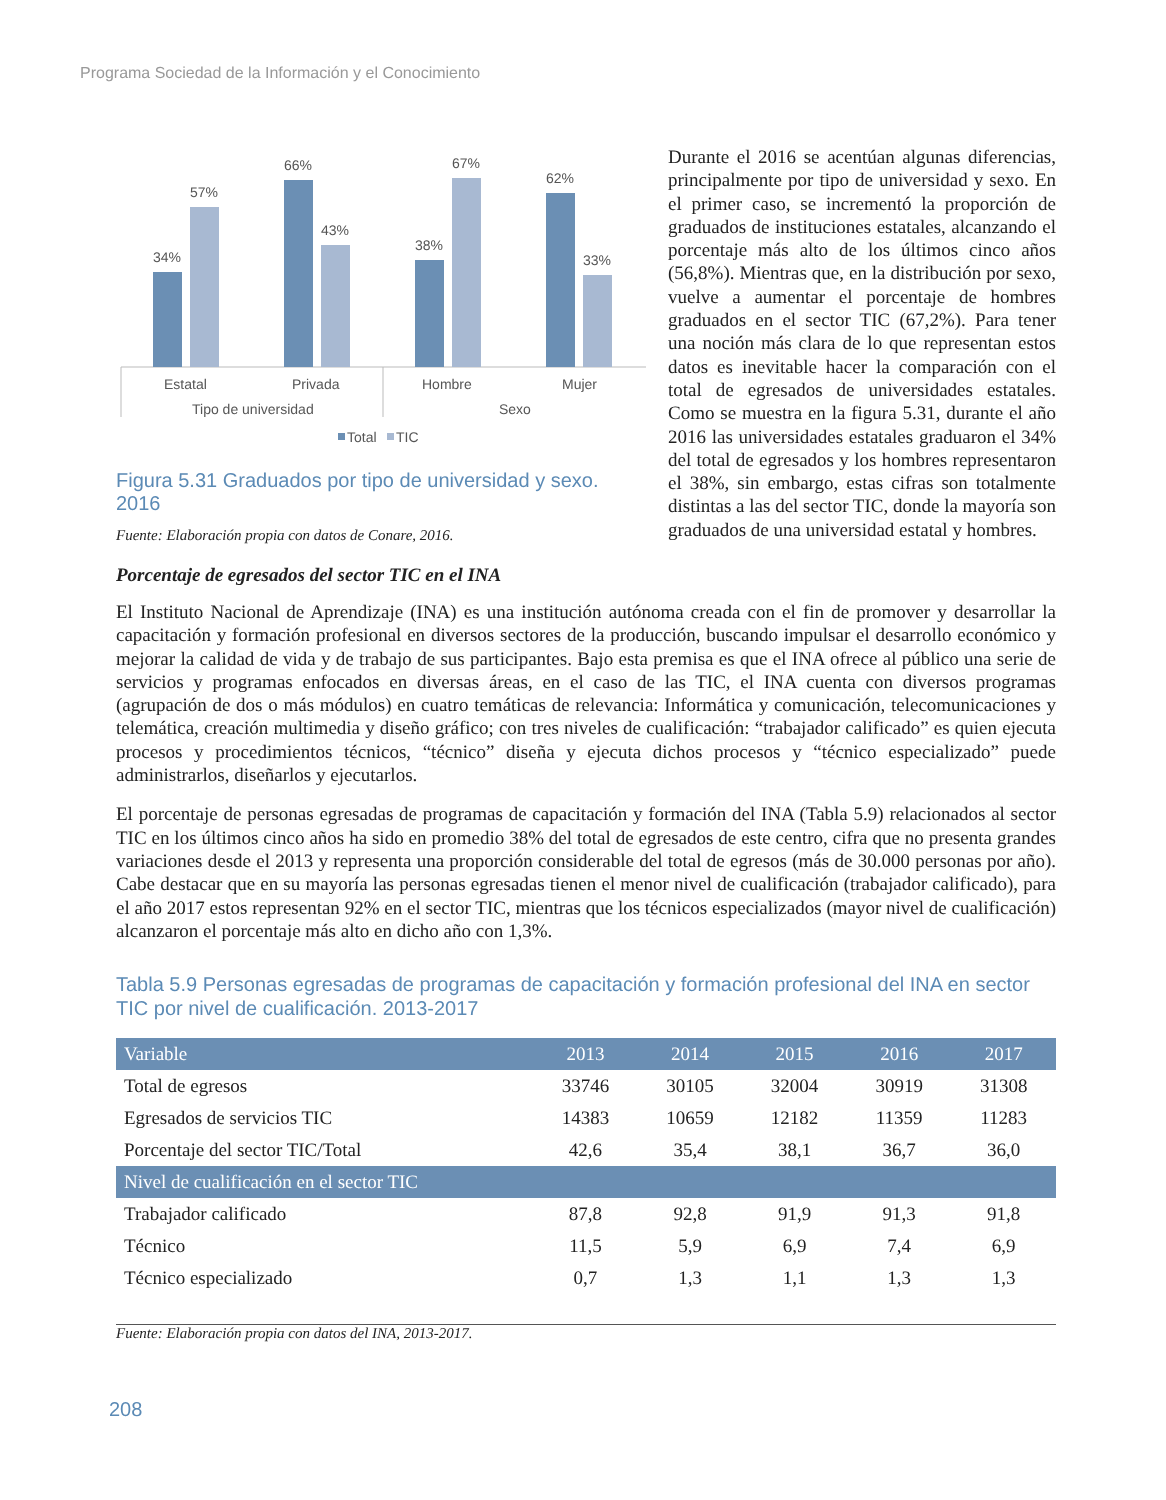Programa Sociedad de la Información y el Conocimiento
34%
57%
66%
43%
38%
67%
62%
33%
Estatal
Privada
Hombre
Mujer
Tipo de universidad
Sexo
Total
TIC
Figura 5.31 Graduados por tipo de universidad y sexo. 2016
Fuente: Elaboración propia con datos de Conare, 2016.
Durante el 2016 se acentúan algunas diferencias, principalmente por tipo de universidad y sexo. En el primer caso, se incrementó la proporción de graduados de instituciones estatales, alcanzando el porcentaje más alto de los últimos cinco años (56,8%). Mientras que, en la distribución por sexo, vuelve a aumentar el porcentaje de hombres graduados en el sector TIC (67,2%). Para tener una noción más clara de lo que representan estos datos es inevitable hacer la comparación con el total de egresados de universidades estatales. Como se muestra en la figura 5.31, durante el año 2016 las universidades estatales graduaron el 34% del total de egresados y los hombres representaron el 38%, sin embargo, estas cifras son totalmente distintas a las del sector TIC, donde la mayoría son graduados de una universidad estatal y hombres.
Porcentaje de egresados del sector TIC en el INA
El Instituto Nacional de Aprendizaje (INA) es una institución autónoma creada con el fin de promover y desarrollar la capacitación y formación profesional en diversos sectores de la producción, buscando impulsar el desarrollo económico y mejorar la calidad de vida y de trabajo de sus participantes. Bajo esta premisa es que el INA ofrece al público una serie de servicios y programas enfocados en diversas áreas, en el caso de las TIC, el INA cuenta con diversos programas (agrupación de dos o más módulos) en cuatro temáticas de relevancia: Informática y comunicación, telecomunicaciones y telemática, creación multimedia y diseño gráfico; con tres niveles de cualificación: “trabajador calificado” es quien ejecuta procesos y procedimientos técnicos, “técnico” diseña y ejecuta dichos procesos y “técnico especializado” puede administrarlos, diseñarlos y ejecutarlos.
El porcentaje de personas egresadas de programas de capacitación y formación del INA (Tabla 5.9) relacionados al sector TIC en los últimos cinco años ha sido en promedio 38% del total de egresados de este centro, cifra que no presenta grandes variaciones desde el 2013 y representa una proporción considerable del total de egresos (más de 30.000 personas por año). Cabe destacar que en su mayoría las personas egresadas tienen el menor nivel de cualificación (trabajador calificado), para el año 2017 estos representan 92% en el sector TIC, mientras que los técnicos especializados (mayor nivel de cualificación) alcanzaron el porcentaje más alto en dicho año con 1,3%.
Tabla 5.9 Personas egresadas de programas de capacitación y formación profesional del INA en sector TIC por nivel de cualificación. 2013-2017
| Variable | 2013 | 2014 | 2015 | 2016 | 2017 |
| --- | --- | --- | --- | --- | --- |
| Total de egresos | 33746 | 30105 | 32004 | 30919 | 31308 |
| Egresados de servicios TIC | 14383 | 10659 | 12182 | 11359 | 11283 |
| Porcentaje del sector TIC/Total | 42,6 | 35,4 | 38,1 | 36,7 | 36,0 |
| Nivel de cualificación en el sector TIC | | | | | |
| Trabajador calificado | 87,8 | 92,8 | 91,9 | 91,3 | 91,8 |
| Técnico | 11,5 | 5,9 | 6,9 | 7,4 | 6,9 |
| Técnico especializado | 0,7 | 1,3 | 1,1 | 1,3 | 1,3 |
Fuente: Elaboración propia con datos del INA, 2013-2017.
208